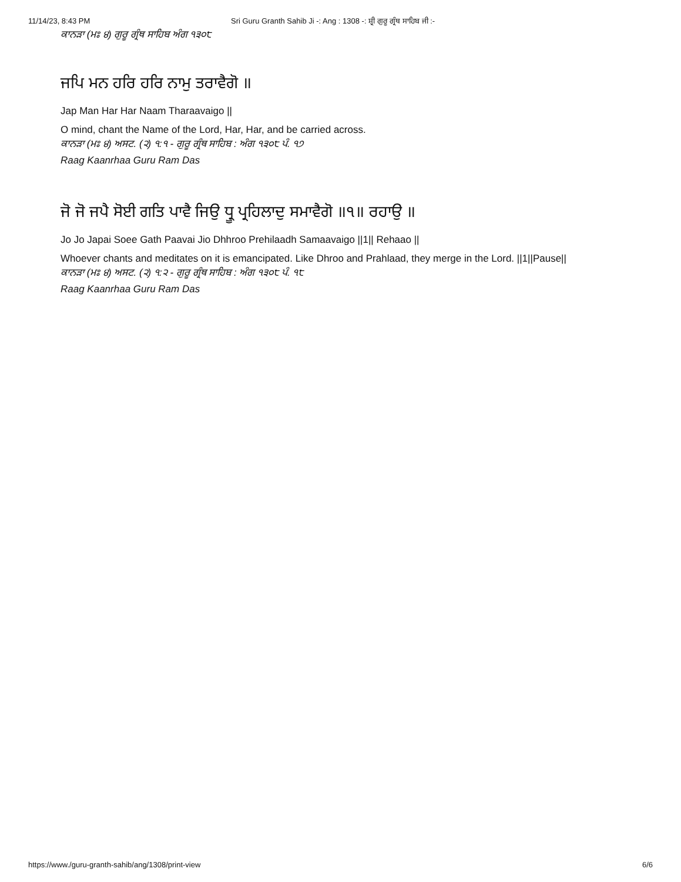11/14/23, 8:43 PM Sri Guru Granth Sahib Ji -: Ang : 1308 -: ਸ਼੍ਰੀ ਗੁਰੂ ਗ੍ਰੰਥ ਸਾਹਿਬ ਜੀ :-
ਕਾਨੜਾ (ਮਃ ੪) ਗੁਰੂ ਗ੍ਰੰਥ ਸਾਹਿਬ ਅੰਗ ੧੩੦੮
ਜਪਿ ਮਨ ਹਰਿ ਹਰਿ ਨਾਮੁ ਤਰਾਵੈਗੋ ॥
Jap Man Har Har Naam Tharaavaigo ||
O mind, chant the Name of the Lord, Har, Har, and be carried across.
ਕਾਨੜਾ (ਮਃ ੪) ਅਸਟ. (੨) ੧:੧ - ਗੁਰੂ ਗ੍ਰੰਥ ਸਾਹਿਬ : ਅੰਗ ੧੩੦੮ ਪੰ. ੧੭
Raag Kaanrhaa Guru Ram Das
ਜੋ ਜੋ ਜਪੈ ਸੋਈ ਗਤਿ ਪਾਵੈ ਜਿਉ ਧ੍ਰੂ ਪ੍ਰਹਿਲਾਦੁ ਸਮਾਵੈਗੋ ॥੧॥ ਰਹਾਉ ॥
Jo Jo Japai Soee Gath Paavai Jio Dhhroo Prehilaadh Samaavaigo ||1|| Rehaao ||
Whoever chants and meditates on it is emancipated. Like Dhroo and Prahlaad, they merge in the Lord. ||1||Pause||
ਕਾਨੜਾ (ਮਃ ੪) ਅਸਟ. (੨) ੧:੨ - ਗੁਰੂ ਗ੍ਰੰਥ ਸਾਹਿਬ : ਅੰਗ ੧੩੦੮ ਪੰ. ੧੮
Raag Kaanrhaa Guru Ram Das
https://www./guru-granth-sahib/ang/1308/print-view 6/6